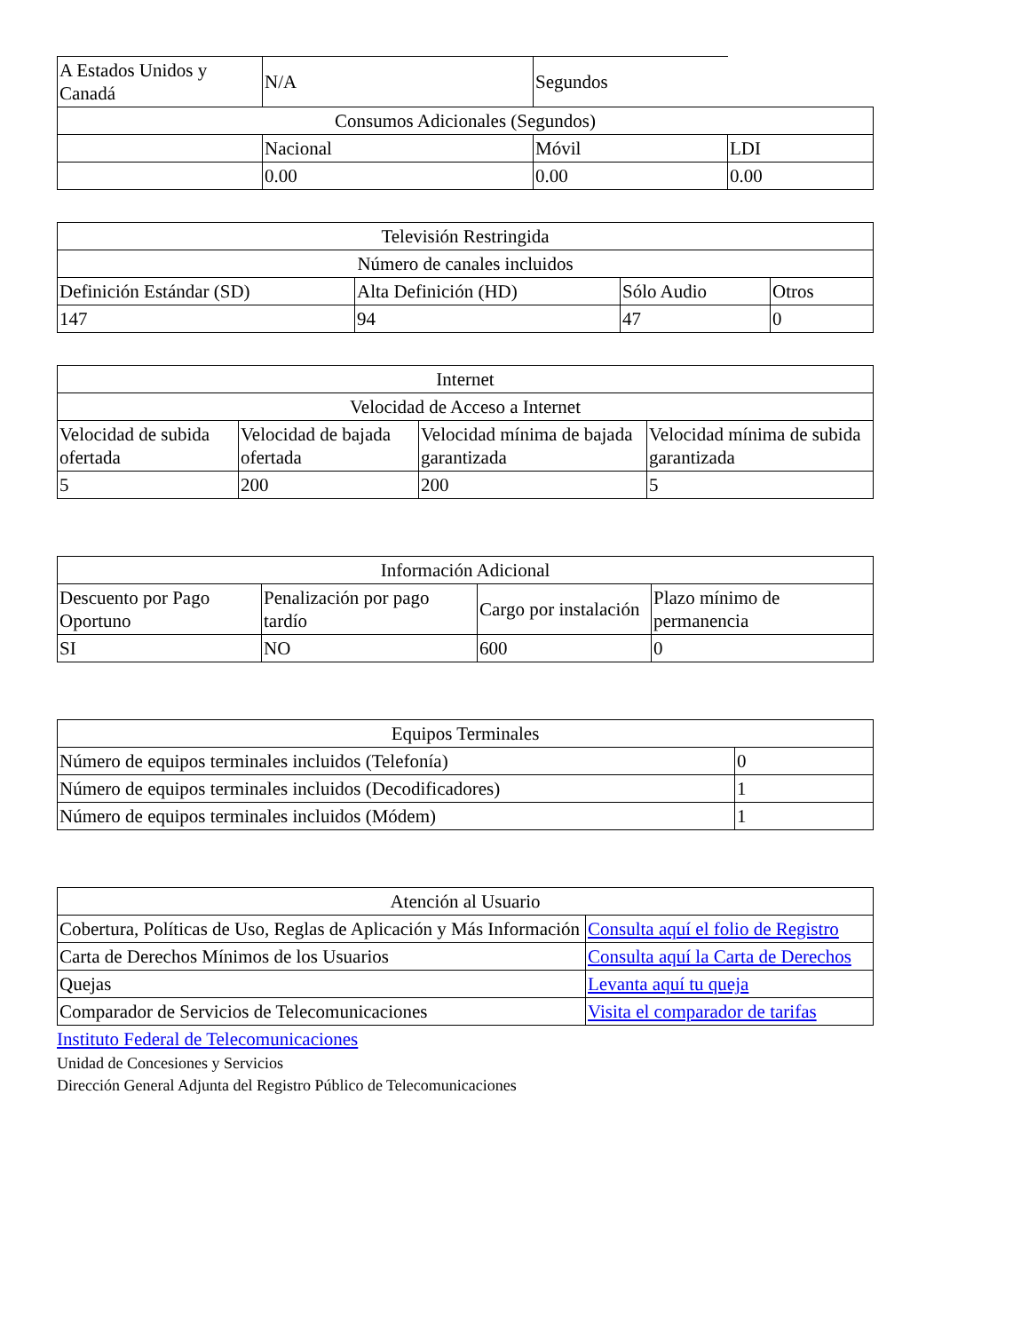| A Estados Unidos y Canadá | N/A | Segundos | |
| Consumos Adicionales (Segundos) | | | |
| | Nacional | Móvil | LDI |
| | 0.00 | 0.00 | 0.00 |
| Televisión Restringida | | | |
| --- | --- | --- | --- |
| Número de canales incluidos | | | |
| Definición Estándar (SD) | Alta Definición (HD) | Sólo Audio | Otros |
| 147 | 94 | 47 | 0 |
| Internet | | | |
| --- | --- | --- | --- |
| Velocidad de Acceso a Internet | | | |
| Velocidad de subida ofertada | Velocidad de bajada ofertada | Velocidad mínima de bajada garantizada | Velocidad mínima de subida garantizada |
| 5 | 200 | 200 | 5 |
| Información Adicional | | | |
| --- | --- | --- | --- |
| Descuento por Pago Oportuno | Penalización por pago tardío | Cargo por instalación | Plazo mínimo de permanencia |
| SI | NO | 600 | 0 |
| Equipos Terminales | |
| --- | --- |
| Número de equipos terminales incluidos (Telefonía) | 0 |
| Número de equipos terminales incluidos (Decodificadores) | 1 |
| Número de equipos terminales incluidos (Módem) | 1 |
| Atención al Usuario | |
| --- | --- |
| Cobertura, Políticas de Uso, Reglas de Aplicación y Más Información | Consulta aquí el folio de Registro |
| Carta de Derechos Mínimos de los Usuarios | Consulta aquí la Carta de Derechos |
| Quejas | Levanta aquí tu queja |
| Comparador de Servicios de Telecomunicaciones | Visita el comparador de tarifas |
Instituto Federal de Telecomunicaciones
Unidad de Concesiones y Servicios
Dirección General Adjunta del Registro Público de Telecomunicaciones